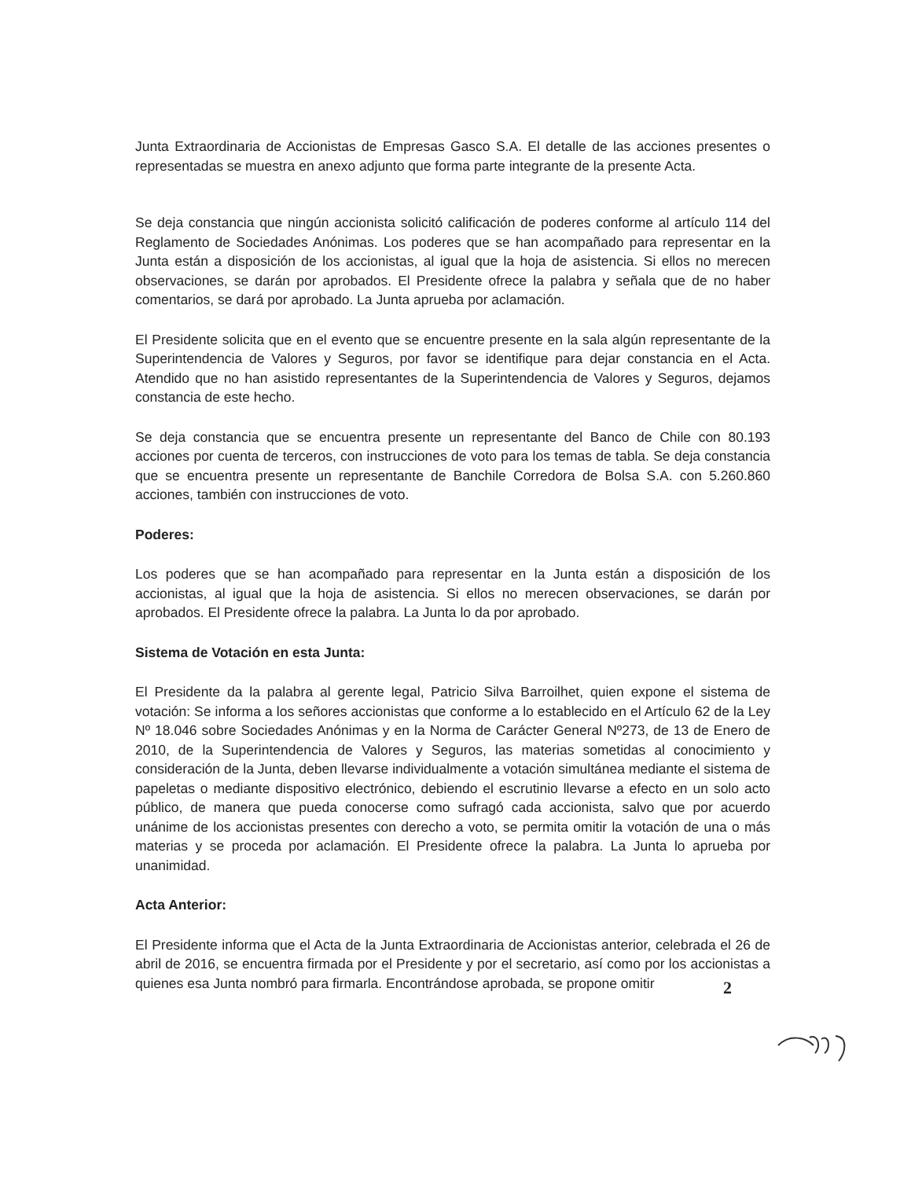Junta Extraordinaria de Accionistas de Empresas Gasco S.A. El detalle de las acciones presentes o representadas se muestra en anexo adjunto que forma parte integrante de la presente Acta.
Se deja constancia que ningún accionista solicitó calificación de poderes conforme al artículo 114 del Reglamento de Sociedades Anónimas. Los poderes que se han acompañado para representar en la Junta están a disposición de los accionistas, al igual que la hoja de asistencia. Si ellos no merecen observaciones, se darán por aprobados. El Presidente ofrece la palabra y señala que de no haber comentarios, se dará por aprobado. La Junta aprueba por aclamación.
El Presidente solicita que en el evento que se encuentre presente en la sala algún representante de la Superintendencia de Valores y Seguros, por favor se identifique para dejar constancia en el Acta. Atendido que no han asistido representantes de la Superintendencia de Valores y Seguros, dejamos constancia de este hecho.
Se deja constancia que se encuentra presente un representante del Banco de Chile con 80.193 acciones por cuenta de terceros, con instrucciones de voto para los temas de tabla. Se deja constancia que se encuentra presente un representante de Banchile Corredora de Bolsa S.A. con 5.260.860 acciones, también con instrucciones de voto.
Poderes:
Los poderes que se han acompañado para representar en la Junta están a disposición de los accionistas, al igual que la hoja de asistencia. Si ellos no merecen observaciones, se darán por aprobados. El Presidente ofrece la palabra. La Junta lo da por aprobado.
Sistema de Votación en esta Junta:
El Presidente da la palabra al gerente legal, Patricio Silva Barroilhet, quien expone el sistema de votación: Se informa a los señores accionistas que conforme a lo establecido en el Artículo 62 de la Ley Nº 18.046 sobre Sociedades Anónimas y en la Norma de Carácter General Nº273, de 13 de Enero de 2010, de la Superintendencia de Valores y Seguros, las materias sometidas al conocimiento y consideración de la Junta, deben llevarse individualmente a votación simultánea mediante el sistema de papeletas o mediante dispositivo electrónico, debiendo el escrutinio llevarse a efecto en un solo acto público, de manera que pueda conocerse como sufragó cada accionista, salvo que por acuerdo unánime de los accionistas presentes con derecho a voto, se permita omitir la votación de una o más materias y se proceda por aclamación. El Presidente ofrece la palabra. La Junta lo aprueba por unanimidad.
Acta Anterior:
El Presidente informa que el Acta de la Junta Extraordinaria de Accionistas anterior, celebrada el 26 de abril de 2016, se encuentra firmada por el Presidente y por el secretario, así como por los accionistas a quienes esa Junta nombró para firmarla. Encontrándose aprobada, se propone omitir
2